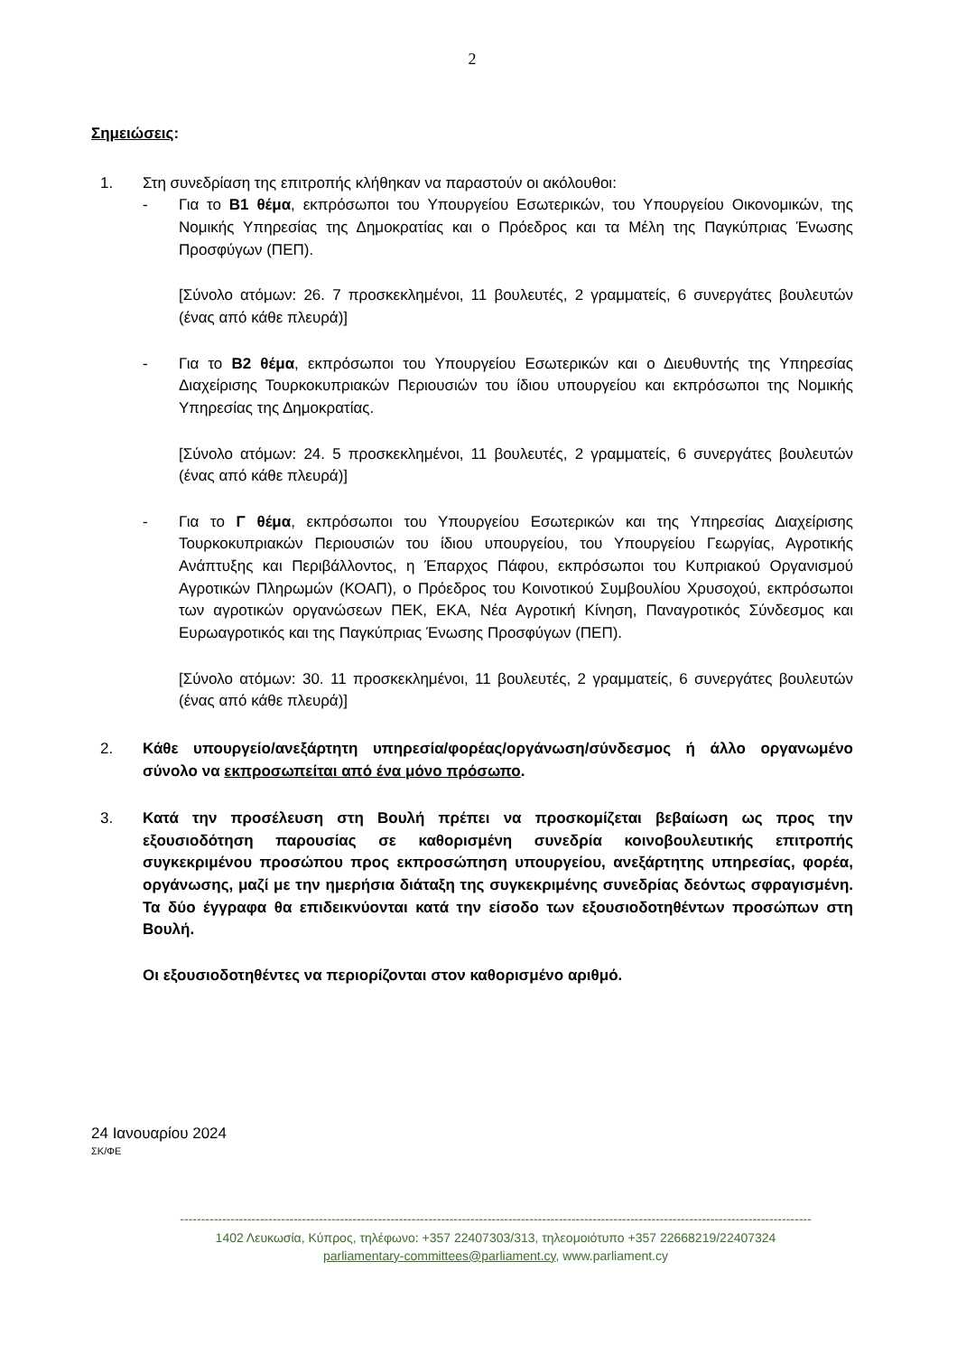2
Σημειώσεις:
1. Στη συνεδρίαση της επιτροπής κλήθηκαν να παραστούν οι ακόλουθοι:
- Για το Β1 θέμα, εκπρόσωποι του Υπουργείου Εσωτερικών, του Υπουργείου Οικονομικών, της Νομικής Υπηρεσίας της Δημοκρατίας και ο Πρόεδρος και τα Μέλη της Παγκύπριας Ένωσης Προσφύγων (ΠΕΠ).
[Σύνολο ατόμων: 26. 7 προσκεκλημένοι, 11 βουλευτές, 2 γραμματείς, 6 συνεργάτες βουλευτών (ένας από κάθε πλευρά)]
- Για το Β2 θέμα, εκπρόσωποι του Υπουργείου Εσωτερικών και ο Διευθυντής της Υπηρεσίας Διαχείρισης Τουρκοκυπριακών Περιουσιών του ίδιου υπουργείου και εκπρόσωποι της Νομικής Υπηρεσίας της Δημοκρατίας.
[Σύνολο ατόμων: 24. 5 προσκεκλημένοι, 11 βουλευτές, 2 γραμματείς, 6 συνεργάτες βουλευτών (ένας από κάθε πλευρά)]
- Για το Γ θέμα, εκπρόσωποι του Υπουργείου Εσωτερικών και της Υπηρεσίας Διαχείρισης Τουρκοκυπριακών Περιουσιών του ίδιου υπουργείου, του Υπουργείου Γεωργίας, Αγροτικής Ανάπτυξης και Περιβάλλοντος, η Έπαρχος Πάφου, εκπρόσωποι του Κυπριακού Οργανισμού Αγροτικών Πληρωμών (ΚΟΑΠ), ο Πρόεδρος του Κοινοτικού Συμβουλίου Χρυσοχού, εκπρόσωποι των αγροτικών οργανώσεων ΠΕΚ, ΕΚΑ, Νέα Αγροτική Κίνηση, Παναγροτικός Σύνδεσμος και Ευρωαγροτικός και της Παγκύπριας Ένωσης Προσφύγων (ΠΕΠ).
[Σύνολο ατόμων: 30. 11 προσκεκλημένοι, 11 βουλευτές, 2 γραμματείς, 6 συνεργάτες βουλευτών (ένας από κάθε πλευρά)]
2. Κάθε υπουργείο/ανεξάρτητη υπηρεσία/φορέας/οργάνωση/σύνδεσμος ή άλλο οργανωμένο σύνολο να εκπροσωπείται από ένα μόνο πρόσωπο.
3. Κατά την προσέλευση στη Βουλή πρέπει να προσκομίζεται βεβαίωση ως προς την εξουσιοδότηση παρουσίας σε καθορισμένη συνεδρία κοινοβουλευτικής επιτροπής συγκεκριμένου προσώπου προς εκπροσώπηση υπουργείου, ανεξάρτητης υπηρεσίας, φορέα, οργάνωσης, μαζί με την ημερήσια διάταξη της συγκεκριμένης συνεδρίας δεόντως σφραγισμένη. Τα δύο έγγραφα θα επιδεικνύονται κατά την είσοδο των εξουσιοδοτηθέντων προσώπων στη Βουλή.
Οι εξουσιοδοτηθέντες να περιορίζονται στον καθορισμένο αριθμό.
24 Ιανουαρίου 2024
ΣΚ/ΦΕ
------------------------------------------------------------------------------------------------------------------------------------------------------
1402 Λευκωσία, Κύπρος, τηλέφωνο: +357 22407303/313, τηλεομοιότυπο +357 22668219/22407324
parliamentary-committees@parliament.cy, www.parliament.cy